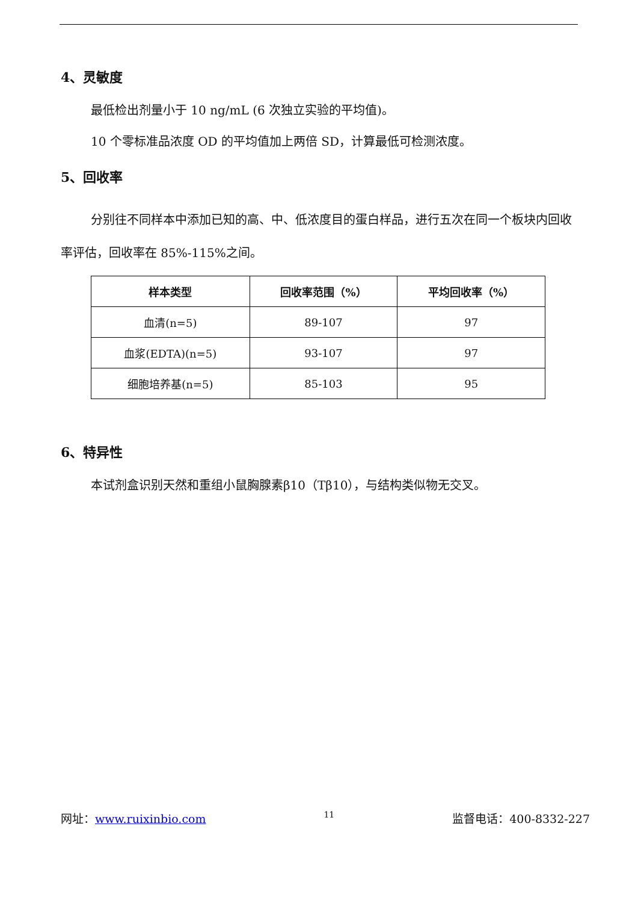4、灵敏度
最低检出剂量小于 10 ng/mL (6 次独立实验的平均值)。
10 个零标准品浓度 OD 的平均值加上两倍 SD，计算最低可检测浓度。
5、回收率
分别往不同样本中添加已知的高、中、低浓度目的蛋白样品，进行五次在同一个板块内回收率评估，回收率在 85%-115%之间。
| 样本类型 | 回收率范围（%） | 平均回收率（%） |
| --- | --- | --- |
| 血清(n=5) | 89-107 | 97 |
| 血浆(EDTA)(n=5) | 93-107 | 97 |
| 细胞培养基(n=5) | 85-103 | 95 |
6、特异性
本试剂盒识别天然和重组小鼠胸腺素β10（Tβ10），与结构类似物无交叉。
网址：www.ruixinbio.com 11 监督电话：400-8332-227